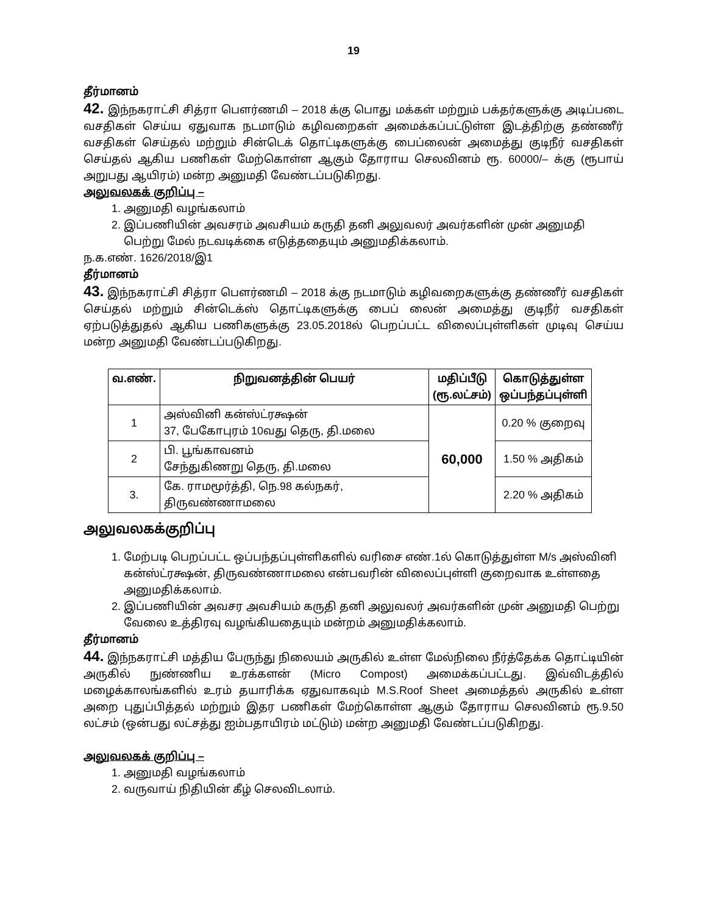19
தீர்மானம்
42. இந்நகராட்சி சித்ரா பௌர்ணமி – 2018 க்கு பொது மக்கள் மற்றும் பக்தர்களுக்கு அடிப்படை வசதிகள் செய்ய ஏதுவாக நடமாடும் கழிவறைகள் அமைக்கப்பட்டுள்ள இடத்திற்கு தண்ணீர் வசதிகள் செய்தல் மற்றும் சின்டெக் தொட்டிகளுக்கு பைப்லைன் அமைத்து குடிநீர் வசதிகள் செய்தல் ஆகிய பணிகள் மேற்கொள்ள ஆகும் தோராய செலவினம் ரூ. 60000/– க்கு (ரூபாய் அறுபது ஆயிரம்) மன்ற அனுமதி வேண்டப்படுகிறது.
அலுவலகக் குறிப்பு –
1. அனுமதி வழங்கலாம்
2. இப்பணியின் அவசரம் அவசியம் கருதி தனி அலுவலர் அவர்களின் முன் அனுமதி பெற்று மேல் நடவடிக்கை எடுத்ததையும் அனுமதிக்கலாம்.
ந.க.எண். 1626/2018/இ1
தீர்மானம்
43. இந்நகராட்சி சித்ரா பௌர்ணமி – 2018 க்கு நடமாடும் கழிவறைகளுக்கு தண்ணீர் வசதிகள் செய்தல் மற்றும் சின்டெக்ஸ் தொட்டிகளுக்கு பைப் லைன் அமைத்து குடிநீர் வசதிகள் ஏற்படுத்துதல் ஆகிய பணிகளுக்கு 23.05.2018ல் பெறப்பட்ட விலைப்புள்ளிகள் முடிவு செய்ய மன்ற அனுமதி வேண்டப்படுகிறது.
| வ.எண். | நிறுவனத்தின் பெயர் | மதிப்பீடு (ரூ.லட்சம்) | கொடுத்துள்ள ஒப்பந்தப்புள்ளி |
| --- | --- | --- | --- |
| 1 | அஸ்வினி கன்ஸ்ட்ரக்ஷன் 37, பேகோபுரம் 10வது தெரு, தி.மலை | 60,000 | 0.20 % குறைவு |
| 2 | பி. பூங்காவனம் சேந்துகிணறு தெரு, தி.மலை | | 1.50 % அதிகம் |
| 3. | கே. ராமமூர்த்தி, நெ.98 கல்நகர், திருவண்ணாமலை | | 2.20 % அதிகம் |
அலுவலகக்குறிப்பு
1. மேற்படி பெறப்பட்ட ஒப்பந்தப்புள்ளிகளில் வரிசை எண்.1ல் கொடுத்துள்ள M/s அஸ்வினி கன்ஸ்ட்ரக்ஷன், திருவண்ணாமலை என்பவரின் விலைப்புள்ளி குறைவாக உள்ளதை அனுமதிக்கலாம்.
2. இப்பணியின் அவசர அவசியம் கருதி தனி அலுவலர் அவர்களின் முன் அனுமதி பெற்று வேலை உத்திரவு வழங்கியதையும் மன்றம் அனுமதிக்கலாம்.
தீர்மானம்
44. இந்நகராட்சி மத்திய பேருந்து நிலையம் அருகில் உள்ள மேல்நிலை நீர்த்தேக்க தொட்டியின் அருகில் நுண்ணிய உரக்களன் (Micro Compost) அமைக்கப்பட்டது. இவ்விடத்தில் மழைக்காலங்களில் உரம் தயாரிக்க ஏதுவாகவும் M.S.Roof Sheet அமைத்தல் அருகில் உள்ள அறை புதுப்பித்தல் மற்றும் இதர பணிகள் மேற்கொள்ள ஆகும் தோராய செலவினம் ரூ.9.50 லட்சம் (ஒன்பது லட்சத்து ஐம்பதாயிரம் மட்டும்) மன்ற அனுமதி வேண்டப்படுகிறது.
அலுவலகக் குறிப்பு –
1. அனுமதி வழங்கலாம்
2. வருவாய் நிதியின் கீழ் செலவிடலாம்.